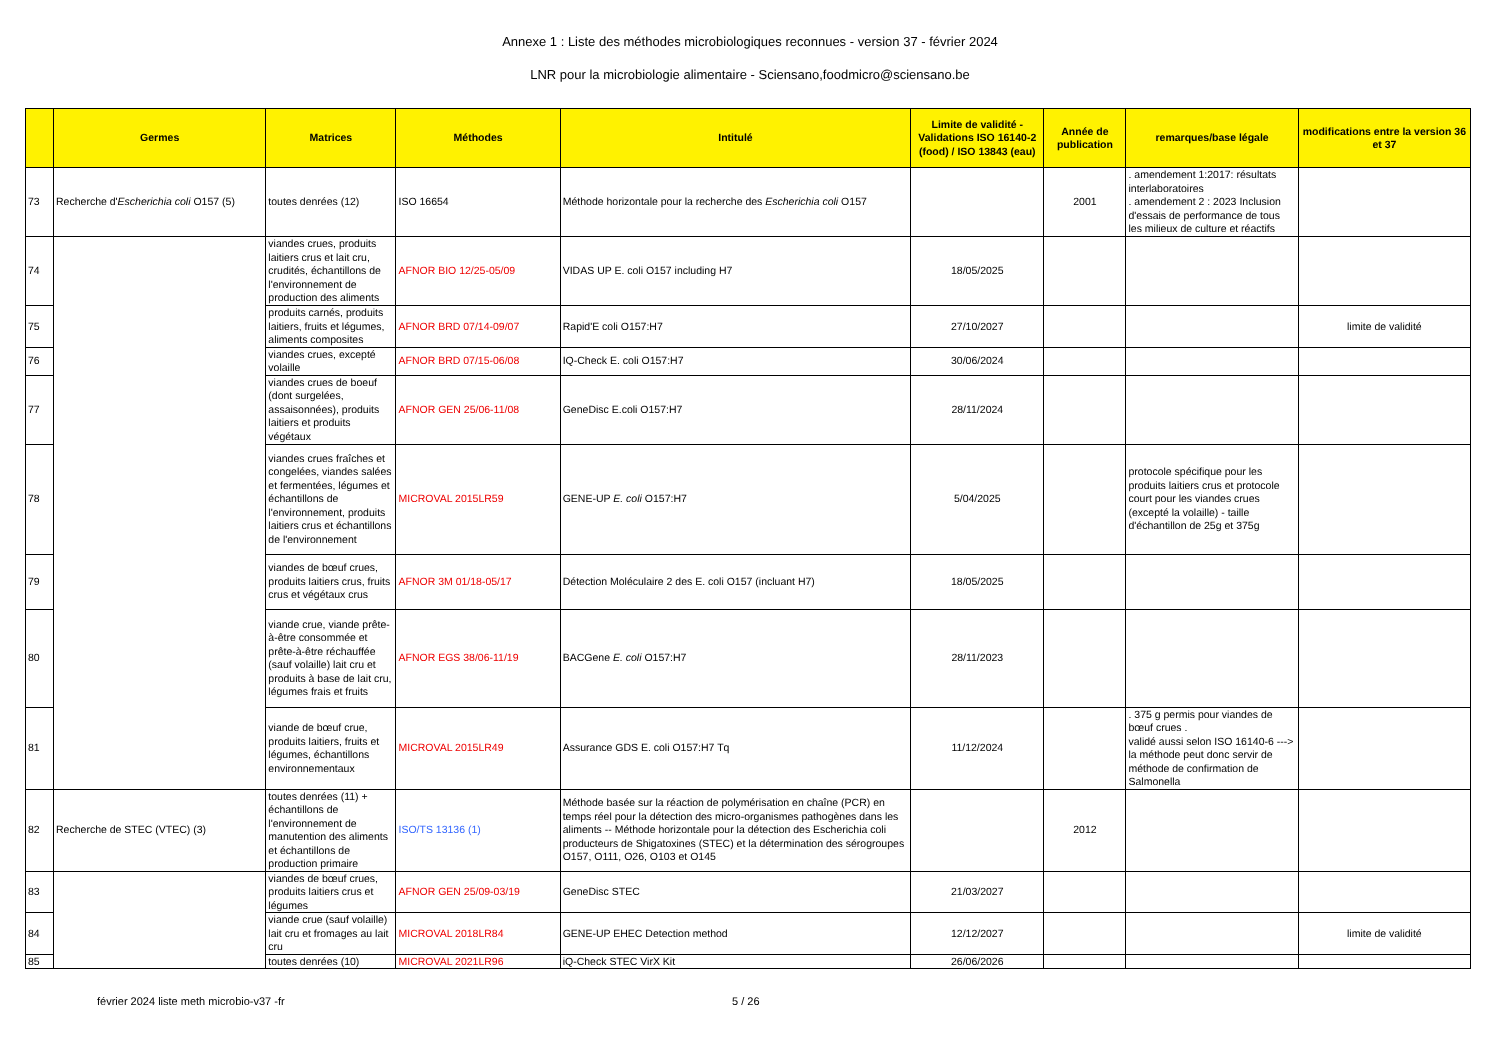Annexe 1 : Liste des méthodes microbiologiques reconnues - version 37 - février 2024
LNR pour la microbiologie alimentaire - Sciensano,foodmicro@sciensano.be
| | Germes | Matrices | Méthodes | Intitulé | Limite de validité - Validations ISO 16140-2 (food) / ISO 13843 (eau) | Année de publication | remarques/base légale | modifications entre la version 36 et 37 |
| --- | --- | --- | --- | --- | --- | --- | --- | --- |
| 73 | Recherche d' Escherichia coli O157 (5) | toutes denrées (12) | ISO 16654 | Méthode horizontale pour la recherche des Escherichia coli O157 | | 2001 | . amendement 1:2017: résultats interlaboratoires . amendement 2 : 2023 Inclusion d'essais de performance de tous les milieux de culture et réactifs | |
| 74 | | viandes crues, produits laitiers crus et lait cru, crudités, échantillons de l'environnement de production des aliments | AFNOR BIO 12/25-05/09 | VIDAS UP E. coli O157 including H7 | 18/05/2025 | | | |
| 75 | | produits carnés, produits laitiers, fruits et légumes, aliments composites | AFNOR BRD 07/14-09/07 | Rapid'E coli O157:H7 | 27/10/2027 | | | limite de validité |
| 76 | | viandes crues, excepté volaille | AFNOR BRD 07/15-06/08 | IQ-Check E. coli O157:H7 | 30/06/2024 | | | |
| 77 | | viandes crues de boeuf (dont surgelées, assaisonnées), produits laitiers et produits végétaux | AFNOR GEN 25/06-11/08 | GeneDisc E.coli O157:H7 | 28/11/2024 | | | |
| 78 | | viandes crues fraîches et congelées, viandes salées et fermentées, légumes et échantillons de l'environnement, produits laitiers crus et échantillons de l'environnement | MICROVAL 2015LR59 | GENE-UP E. coli O157:H7 | 5/04/2025 | | protocole spécifique pour les produits laitiers crus et protocole court pour les viandes crues (excepté la volaille) - taille d'échantillon de 25g et 375g | |
| 79 | | viandes de bœuf crues, produits laitiers crus, fruits crus et végétaux crus | AFNOR 3M 01/18-05/17 | Détection Moléculaire 2 des E. coli O157 (incluant H7) | 18/05/2025 | | | |
| 80 | | viande crue, viande prête-à-être consommée et prête-à-être réchauffée (sauf volaille) lait cru et produits à base de lait cru, légumes frais et fruits | AFNOR EGS 38/06-11/19 | BACGene E. coli O157:H7 | 28/11/2023 | | | |
| 81 | | viande de bœuf crue, produits laitiers, fruits et légumes, échantillons environnementaux | MICROVAL 2015LR49 | Assurance GDS E. coli O157:H7 Tq | 11/12/2024 | | . 375 g permis pour viandes de bœuf crues . validé aussi selon ISO 16140-6 ---> la méthode peut donc servir de méthode de confirmation de Salmonella | |
| 82 | Recherche de STEC (VTEC) (3) | toutes denrées (11) + échantillons de l'environnement de manutention des aliments et échantillons de production primaire | ISO/TS 13136 (1) | Méthode basée sur la réaction de polymérisation en chaîne (PCR) en temps réel pour la détection des micro-organismes pathogènes dans les aliments -- Méthode horizontale pour la détection des Escherichia coli producteurs de Shigatoxines (STEC) et la détermination des sérogroupes O157, O111, O26, O103 et O145 | | 2012 | | |
| 83 | | viandes de bœuf crues, produits laitiers crus et légumes | AFNOR GEN 25/09-03/19 | GeneDisc STEC | 21/03/2027 | | | |
| 84 | | viande crue (sauf volaille) lait cru et fromages au lait cru | MICROVAL 2018LR84 | GENE-UP EHEC Detection method | 12/12/2027 | | | limite de validité |
| 85 | | toutes denrées (10) | MICROVAL 2021LR96 | iQ-Check STEC VirX Kit | 26/06/2026 | | | |
février 2024 liste meth microbio-v37 -fr 5 / 26